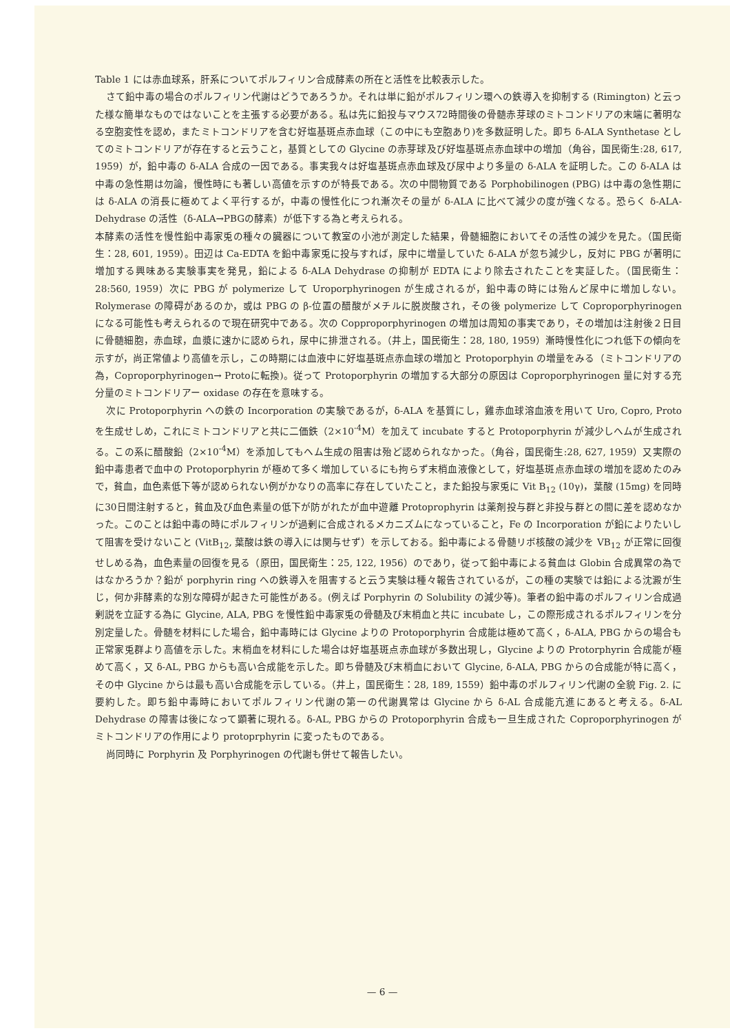Table 1 には赤血球系，肝系についてポルフィリン合成酵素の所在と活性を比較表示した。
さて鉛中毒の場合のポルフィリン代謝はどうであろうか。それは単に鉛がポルフィリン環への鉄導入を抑制する (Rimington) と云った様な簡単なものではないことを主張する必要がある。私は先に鉛投与マウス72時間後の骨髄赤芽球のミトコンドリアの末端に著明なる空胞変性を認め，またミトコンドリアを含む好塩基斑点赤血球（この中にも空胞あり)を多数証明した。即ち δ-ALA Synthetase としてのミトコンドリアが存在すると云うこと，基質としての Glycine の赤芽球及び好塩基斑点赤血球中の増加（角谷，国民衛生:28, 617, 1959）が，鉛中毒の δ-ALA 合成の一因である。事実我々は好塩基斑点赤血球及び尿中より多量の δ-ALA を証明した。この δ-ALA は中毒の急性期は勿論，慢性時にも著しい高値を示すのが特長である。次の中間物質である Porphobilinogen (PBG) は中毒の急性期には δ-ALA の消長に極めてよく平行するが，中毒の慢性化につれ漸次その量が δ-ALA に比べて減少の度が強くなる。恐らく δ-ALA-Dehydrase の活性（δ-ALA→PBGの酵素）が低下する為と考えられる。
本酵素の活性を慢性鉛中毒家兎の種々の臓器について教室の小池が測定した結果，骨髄細胞においてその活性の減少を見た。（国民衛生：28, 601, 1959）。田辺は Ca-EDTA を鉛中毒家兎に投与すれば，尿中に増量していた δ-ALA が忽ち減少し，反対に PBG が著明に増加する興味ある実験事実を発見，鉛による δ-ALA Dehydrase の抑制が EDTA により除去されたことを実証した。（国民衛生：28:560, 1959）次に PBG が polymerize して Uroporphyrinogen が生成されるが，鉛中毒の時には殆んど尿中に増加しない。Rolymerase の障碍があるのか，或は PBG の β-位置の醋酸がメチルに脱炭酸され，その後 polymerize して Coproporphyrinogen になる可能性も考えられるので現在研究中である。次の Copproporphyrinogen の増加は周知の事実であり，その増加は注射後２日目に骨髄細胞，赤血球，血漿に速かに認められ，尿中に排泄される。（井上，国民衛生：28, 180, 1959）漸時慢性化につれ低下の傾向を示すが，尚正常値より高値を示し，この時期には血液中に好塩基斑点赤血球の増加と Protoporphyin の増量をみる（ミトコンドリアの為，Coproporphyrinogen→ Protoに転換)。従って Protoporphyrin の増加する大部分の原因は Coproporphyrinogen 量に対する充分量のミトコンドリアー oxidase の存在を意味する。
次に Protoporphyrin への鉄の Incorporation の実験であるが，δ-ALA を基質にし，雞赤血球溶血液を用いて Uro, Copro, Proto を生成せしめ，これにミトコンドリアと共に二価鉄（2×10<sup>-4</sup>M）を加えて incubate すると Protoporphyrin が減少しヘムが生成される。この系に醋酸鉛（2×10<sup>-4</sup>M）を添加してもヘム生成の阻害は殆ど認められなかった。（角谷，国民衛生:28, 627, 1959）又実際の鉛中毒患者で血中の Protoporphyrin が極めて多く増加しているにも拘らず末梢血液像として，好塩基斑点赤血球の増加を認めたのみで，貧血，血色素低下等が認められない例がかなりの高率に存在していたこと，また鉛投与家兎に Vit B<sub>12</sub> (10γ)，葉酸 (15mg) を同時に30日間注射すると，貧血及び血色素量の低下が防がれたが血中遊離 Protoprophyrin は薬剤投与群と非投与群との間に差を認めなかった。このことは鉛中毒の時にポルフィリンが過剰に合成されるメカニズムになっていること，Fe の Incorporation が鉛によりたいして阻害を受けないこと (VitB<sub>12</sub>, 葉酸は鉄の導入には関与せず）を示しておる。鉛中毒による骨髄リボ核酸の減少を VB<sub>12</sub> が正常に回復せしめる為，血色素量の回復を見る（原田，国民衛生：25, 122, 1956）のであり，従って鉛中毒による貧血は Globin 合成異常の為ではなかろうか？鉛が porphyrin ring への鉄導入を阻害すると云う実験は種々報告されているが，この種の実験では鉛による沈澱が生じ，何か非酵素的な別な障碍が起きた可能性がある。(例えば Porphyrin の Solubility の減少等)。筆者の鉛中毒のポルフィリン合成過剰説を立証する為に Glycine, ALA, PBG を慢性鉛中毒家兎の骨髄及び末梢血と共に incubate し，この際形成されるポルフィリンを分別定量した。骨髄を材料にした場合，鉛中毒時には Glycine よりの Protoporphyrin 合成能は極めて高く，δ-ALA, PBG からの場合も正常家兎群より高値を示した。末梢血を材料にした場合は好塩基斑点赤血球が多数出現し，Glycine よりの Protorphyrin 合成能が極めて高く，又 δ-AL, PBG からも高い合成能を示した。即ち骨髄及び末梢血において Glycine, δ-ALA, PBG からの合成能が特に高く，その中 Glycine からは最も高い合成能を示している。（井上，国民衛生：28, 189, 1559）鉛中毒のポルフィリン代謝の全貌 Fig. 2. に要約した。即ち鉛中毒時においてポルフィリン代謝の第一の代謝異常は Glycine から δ-AL 合成能亢進にあると考える。δ-AL Dehydrase の障害は後になって顕著に現れる。δ-AL, PBG からの Protoporphyrin 合成も一旦生成された Coproporphyrinogen がミトコンドリアの作用により protoprphyrin に変ったものである。
尚同時に Porphyrin 及 Porphyrinogen の代謝も併せて報告したい。
— 6 —